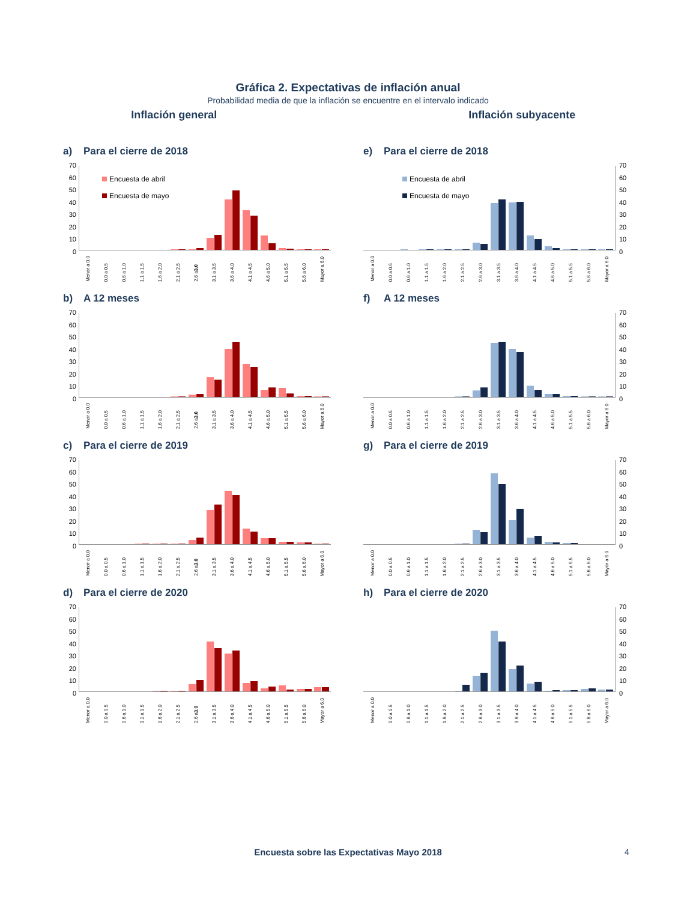Gráfica 2. Expectativas de inflación anual
Probabilidad media de que la inflación se encuentre en el intervalo indicado
Inflación general Inflación subyacente
a) Para el cierre de 2018
70
60
50
40
30
20
10
0
Encuesta de abril
Encuesta de mayo
Menor a 0.0 0.0 a 0.5 0.6 a 1.0 1.1 a 1.5 1.6 a 2.0 2.1 a 2.5 2.6 a 3.0 3.1 a 3.5 3.6 a 4.0 4.1 a 4.5 4.6 a 5.0 5.1 a 5.5 5.6 a 6.0 Mayor a 6.0
e) Para el cierre de 2018
Encuesta de abril
Encuesta de mayo
Menor a 0.0 0.0 a 0.5 0.6 a 1.0 1.1 a 1.5 1.6 a 2.0 2.1 a 2.5 2.6 a 3.0 3.1 a 3.5 3.6 a 4.0 4.1 a 4.5 4.6 a 5.0 5.1 a 5.5 5.6 a 6.0 Mayor a 6.0
70
60
50
40
30
20
10
0
b) A 12 meses
70
60
50
40
30
20
10
0
Menor a 0.0 0.0 a 0.5 0.6 a 1.0 1.1 a 1.5 1.6 a 2.0 2.1 a 2.5 2.6 a 3.0 3.1 a 3.5 3.6 a 4.0 4.1 a 4.5 4.6 a 5.0 5.1 a 5.5 5.6 a 6.0 Mayor a 6.0
f) A 12 meses
Menor a 0.0 0.0 a 0.5 0.6 a 1.0 1.1 a 1.5 1.6 a 2.0 2.1 a 2.5 2.6 a 3.0 3.1 a 3.5 3.6 a 4.0 4.1 a 4.5 4.6 a 5.0 5.1 a 5.5 5.6 a 6.0 Mayor a 6.0
70
60
50
40
30
20
10
0
c) Para el cierre de 2019
70
60
50
40
30
20
10
0
Menor a 0.0 0.0 a 0.5 0.6 a 1.0 1.1 a 1.5 1.6 a 2.0 2.1 a 2.5 2.6 a 3.0 3.1 a 3.5 3.6 a 4.0 4.1 a 4.5 4.6 a 5.0 5.1 a 5.5 5.6 a 6.0 Mayor a 6.0
g) Para el cierre de 2019
Menor a 0.0 0.0 a 0.5 0.6 a 1.0 1.1 a 1.5 1.6 a 2.0 2.1 a 2.5 2.6 a 3.0 3.1 a 3.5 3.6 a 4.0 4.1 a 4.5 4.6 a 5.0 5.1 a 5.5 5.6 a 6.0 Mayor a 6.0
70
60
50
40
30
20
10
0
d) Para el cierre de 2020
70
60
50
40
30
20
10
0
Menor a 0.0 0.0 a 0.5 0.6 a 1.0 1.1 a 1.5 1.6 a 2.0 2.1 a 2.5 2.6 a 3.0 3.1 a 3.5 3.6 a 4.0 4.1 a 4.5 4.6 a 5.0 5.1 a 5.5 5.6 a 6.0 Mayor a 6.0
h) Para el cierre de 2020
Menor a 0.0 0.0 a 0.5 0.6 a 1.0 1.1 a 1.5 1.6 a 2.0 2.1 a 2.5 2.6 a 3.0 3.1 a 3.5 3.6 a 4.0 4.1 a 4.5 4.6 a 5.0 5.1 a 5.5 5.6 a 6.0 Mayor a 6.0
70
60
50
40
30
20
10
0
Encuesta sobre las Expectativas Mayo 2018 4